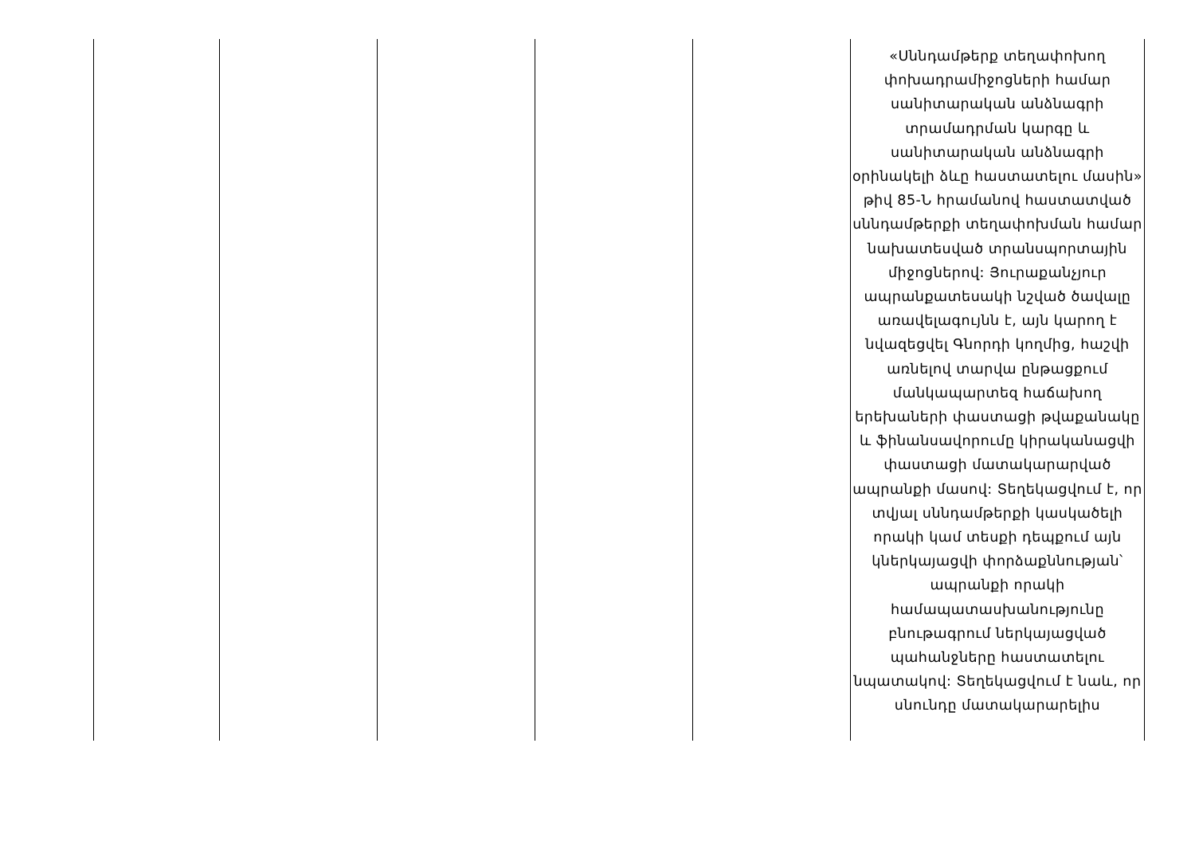| | | | | | «Սննդամթերք տեղափոխող փոխադրամիջոցների համար սանիտարական անձնագրի տրամադրման կարգը և սանիտարական անձնագրի օրինակելի ձևը հաստատելու մասին» թիվ 85-Ն հրամանով հաստատված սննդամթերքի տեղափոխման համար նախատեսված տրանսպորտային միջոցներով: Յուրաքանչյուր ապրանքատեսակի նշված ծավալը առավելագույնն է, այն կարող է նվազեցվել Գնորդի կողմից, հաշվի առնելով տարվա ընթացքում մանկապարտեզ հաճախող երեխաների փաստացի թվաքանակը և ֆինանսավորումը կիրականացվի փաստացի մատակարարված ապրանքի մասով: Տեղեկացվում է, որ տվյալ սննդամթերքի կասկածելի որակի կամ տեսքի դեպքում այն կներկայացվի փորձաքննության՝ ապրանքի որակի համապատասխանությունը բնութագրում ներկայացված պահանջները հաստատելու նպատակով: Տեղեկացվում է նաև, որ սնունդը մատակարարելիս |